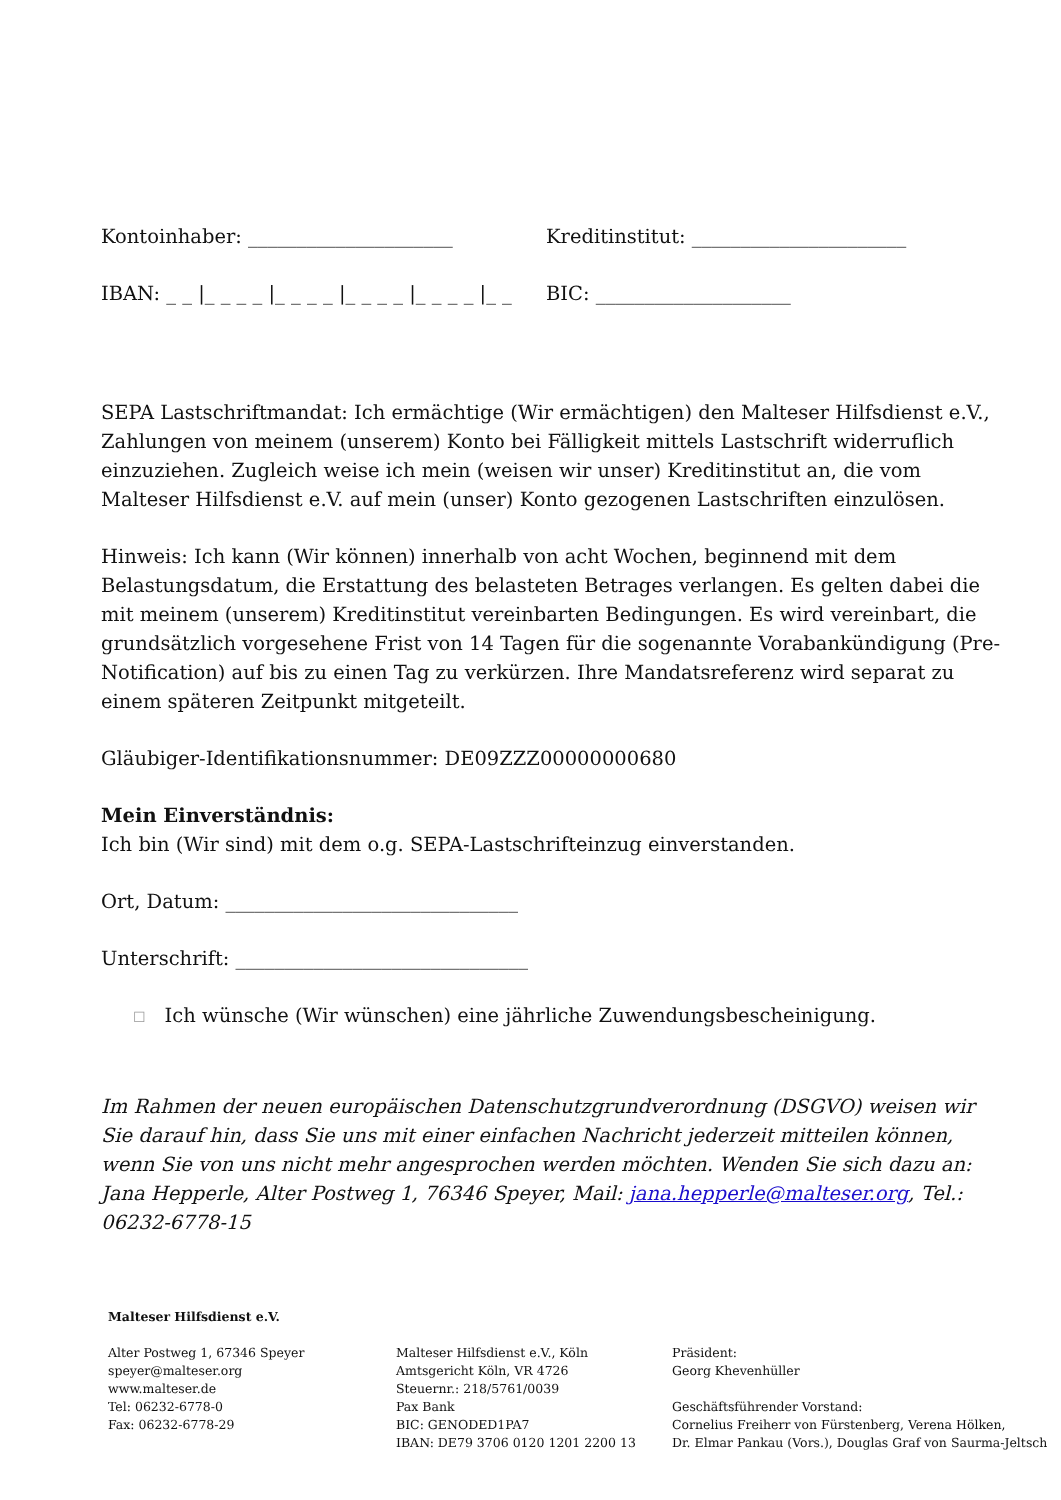Kontoinhaber: _____________________ Kreditinstitut: ______________________
IBAN: _ _ |_ _ _ _ |_ _ _ _ |_ _ _ _ |_ _ _ _ |_ _
BIC: ____________________
SEPA Lastschriftmandat: Ich ermächtige (Wir ermächtigen) den Malteser Hilfsdienst e.V., Zahlungen von meinem (unserem) Konto bei Fälligkeit mittels Lastschrift widerruflich einzuziehen. Zugleich weise ich mein (weisen wir unser) Kreditinstitut an, die vom Malteser Hilfsdienst e.V. auf mein (unser) Konto gezogenen Lastschriften einzulösen.
Hinweis: Ich kann (Wir können) innerhalb von acht Wochen, beginnend mit dem Belastungsdatum, die Erstattung des belasteten Betrages verlangen. Es gelten dabei die mit meinem (unserem) Kreditinstitut vereinbarten Bedingungen. Es wird vereinbart, die grundsätzlich vorgesehene Frist von 14 Tagen für die sogenannte Vorabankündigung (Pre-Notification) auf bis zu einen Tag zu verkürzen. Ihre Mandatsreferenz wird separat zu einem späteren Zeitpunkt mitgeteilt.
Gläubiger-Identifikationsnummer: DE09ZZZ00000000680
Mein Einverständnis:
Ich bin (Wir sind) mit dem o.g. SEPA-Lastschrifteinzug einverstanden.
Ort, Datum: ______________________________
Unterschrift: ______________________________
☐ Ich wünsche (Wir wünschen) eine jährliche Zuwendungsbescheinigung.
Im Rahmen der neuen europäischen Datenschutzgrundverordnung (DSGVO) weisen wir Sie darauf hin, dass Sie uns mit einer einfachen Nachricht jederzeit mitteilen können, wenn Sie von uns nicht mehr angesprochen werden möchten. Wenden Sie sich dazu an: Jana Hepperle, Alter Postweg 1, 76346 Speyer, Mail: jana.hepperle@malteser.org, Tel.: 06232-6778-15
Malteser Hilfsdienst e.V.
Alter Postweg 1, 67346 Speyer
speyer@malteser.org
www.malteser.de
Tel: 06232-6778-0
Fax: 06232-6778-29
Malteser Hilfsdienst e.V., Köln
Amtsgericht Köln, VR 4726
Steuernr.: 218/5761/0039
Pax Bank
BIC: GENODED1PA7
IBAN: DE79 3706 0120 1201 2200 13
Präsident:
Georg Khevenhüller
Geschäftsführender Vorstand:
Cornelius Freiherr von Fürstenberg, Verena Hölken,
Dr. Elmar Pankau (Vors.), Douglas Graf von Saurma-Jeltsch